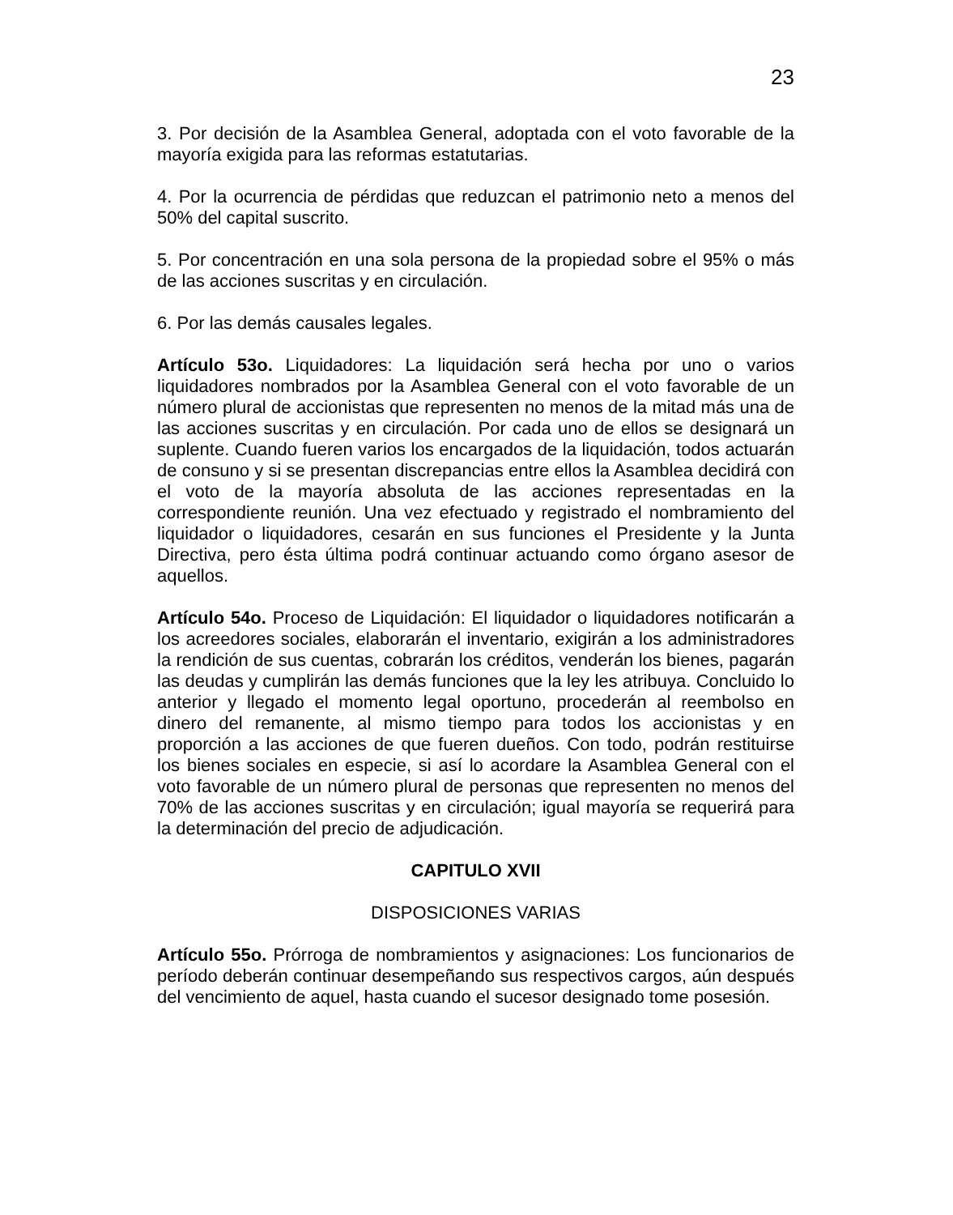23
3. Por decisión de la Asamblea General, adoptada con el voto favorable de la mayoría exigida para las reformas estatutarias.
4. Por la ocurrencia de pérdidas que reduzcan el patrimonio neto a menos del 50% del capital suscrito.
5. Por concentración en una sola persona de la propiedad sobre el 95% o más de las acciones suscritas y en circulación.
6. Por las demás causales legales.
Artículo 53o. Liquidadores: La liquidación será hecha por uno o varios liquidadores nombrados por la Asamblea General con el voto favorable de un número plural de accionistas que representen no menos de la mitad más una de las acciones suscritas y en circulación. Por cada uno de ellos se designará un suplente. Cuando fueren varios los encargados de la liquidación, todos actuarán de consuno y si se presentan discrepancias entre ellos la Asamblea decidirá con el voto de la mayoría absoluta de las acciones representadas en la correspondiente reunión. Una vez efectuado y registrado el nombramiento del liquidador o liquidadores, cesarán en sus funciones el Presidente y la Junta Directiva, pero ésta última podrá continuar actuando como órgano asesor de aquellos.
Artículo 54o. Proceso de Liquidación: El liquidador o liquidadores notificarán a los acreedores sociales, elaborarán el inventario, exigirán a los administradores la rendición de sus cuentas, cobrarán los créditos, venderán los bienes, pagarán las deudas y cumplirán las demás funciones que la ley les atribuya. Concluido lo anterior y llegado el momento legal oportuno, procederán al reembolso en dinero del remanente, al mismo tiempo para todos los accionistas y en proporción a las acciones de que fueren dueños. Con todo, podrán restituirse los bienes sociales en especie, si así lo acordare la Asamblea General con el voto favorable de un número plural de personas que representen no menos del 70% de las acciones suscritas y en circulación; igual mayoría se requerirá para la determinación del precio de adjudicación.
CAPITULO XVII
DISPOSICIONES VARIAS
Artículo 55o. Prórroga de nombramientos y asignaciones: Los funcionarios de período deberán continuar desempeñando sus respectivos cargos, aún después del vencimiento de aquel, hasta cuando el sucesor designado tome posesión.